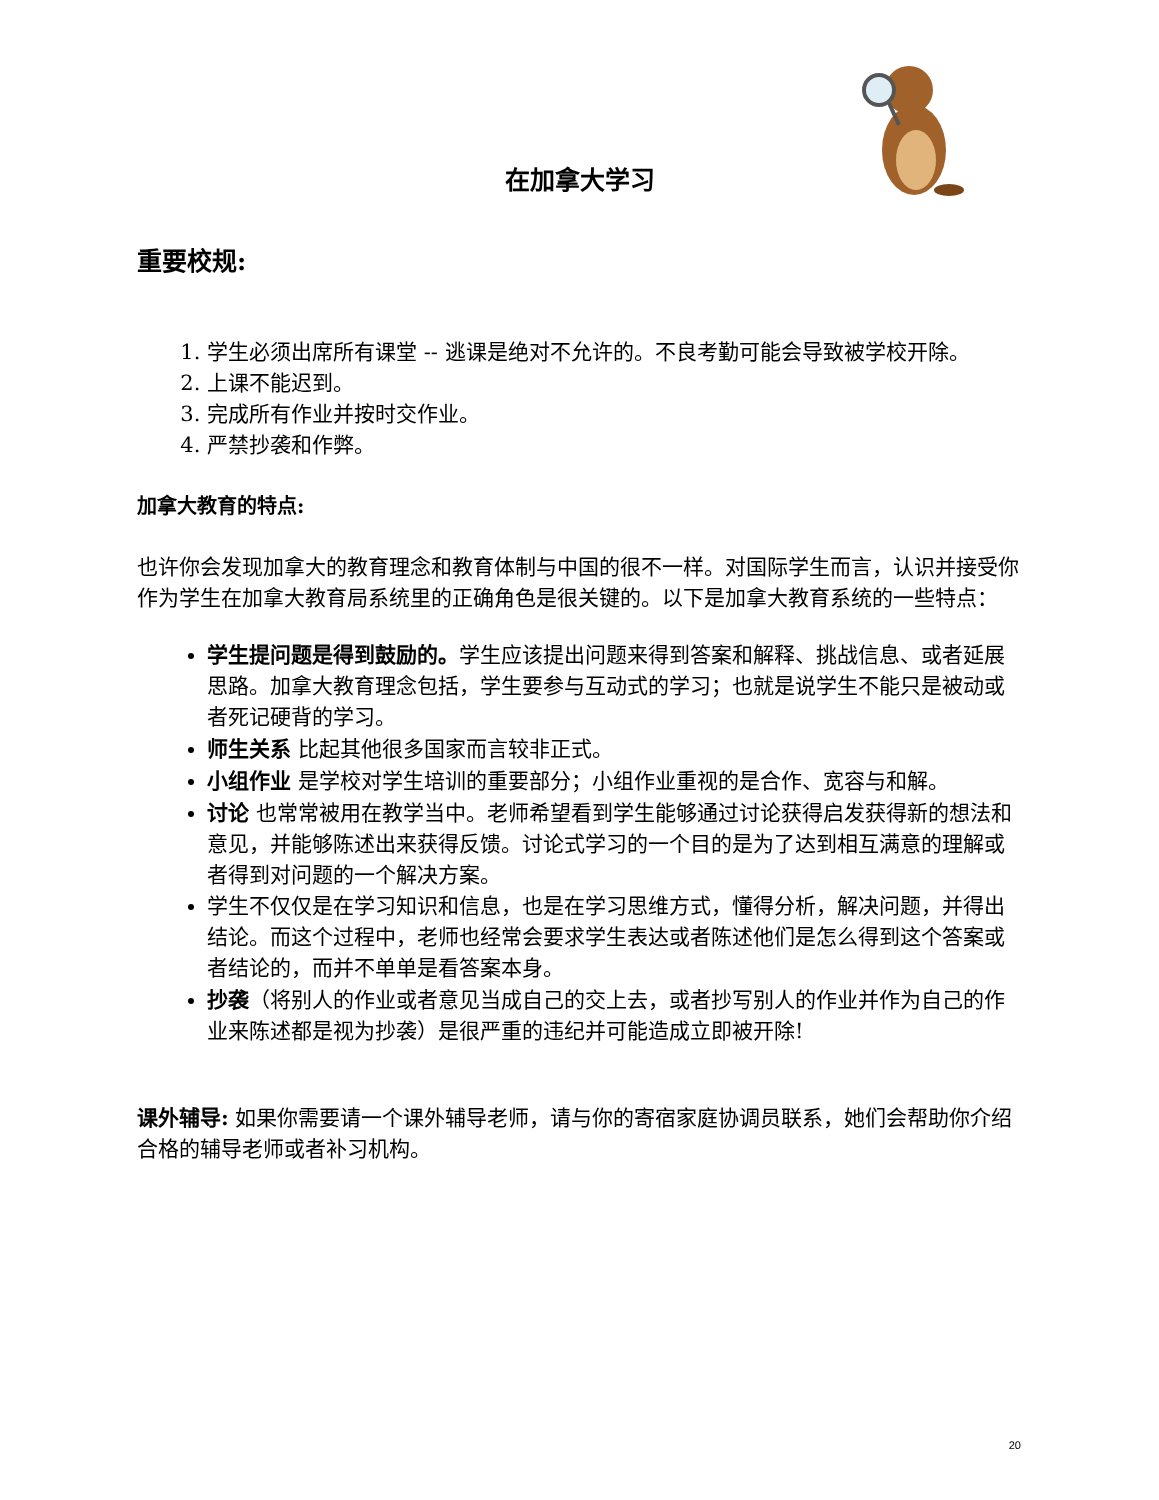在加拿大学习
重要校规:
1. 学生必须出席所有课堂 -- 逃课是绝对不允许的。不良考勤可能会导致被学校开除。
2. 上课不能迟到。
3. 完成所有作业并按时交作业。
4. 严禁抄袭和作弊。
加拿大教育的特点:
也许你会发现加拿大的教育理念和教育体制与中国的很不一样。对国际学生而言，认识并接受你作为学生在加拿大教育局系统里的正确角色是很关键的。以下是加拿大教育系统的一些特点：
学生提问题是得到鼓励的。学生应该提出问题来得到答案和解释、挑战信息、或者延展思路。加拿大教育理念包括，学生要参与互动式的学习；也就是说学生不能只是被动或者死记硬背的学习。
师生关系 比起其他很多国家而言较非正式。
小组作业 是学校对学生培训的重要部分；小组作业重视的是合作、宽容与和解。
讨论 也常常被用在教学当中。老师希望看到学生能够通过讨论获得启发获得新的想法和意见，并能够陈述出来获得反馈。讨论式学习的一个目的是为了达到相互满意的理解或者得到对问题的一个解决方案。
学生不仅仅是在学习知识和信息，也是在学习思维方式，懂得分析，解决问题，并得出结论。而这个过程中，老师也经常会要求学生表达或者陈述他们是怎么得到这个答案或者结论的，而并不单单是看答案本身。
抄袭（将别人的作业或者意见当成自己的交上去，或者抄写别人的作业并作为自己的作业来陈述都是视为抄袭）是很严重的违纪并可能造成立即被开除!
课外辅导: 如果你需要请一个课外辅导老师，请与你的寄宿家庭协调员联系，她们会帮助你介绍合格的辅导老师或者补习机构。
20